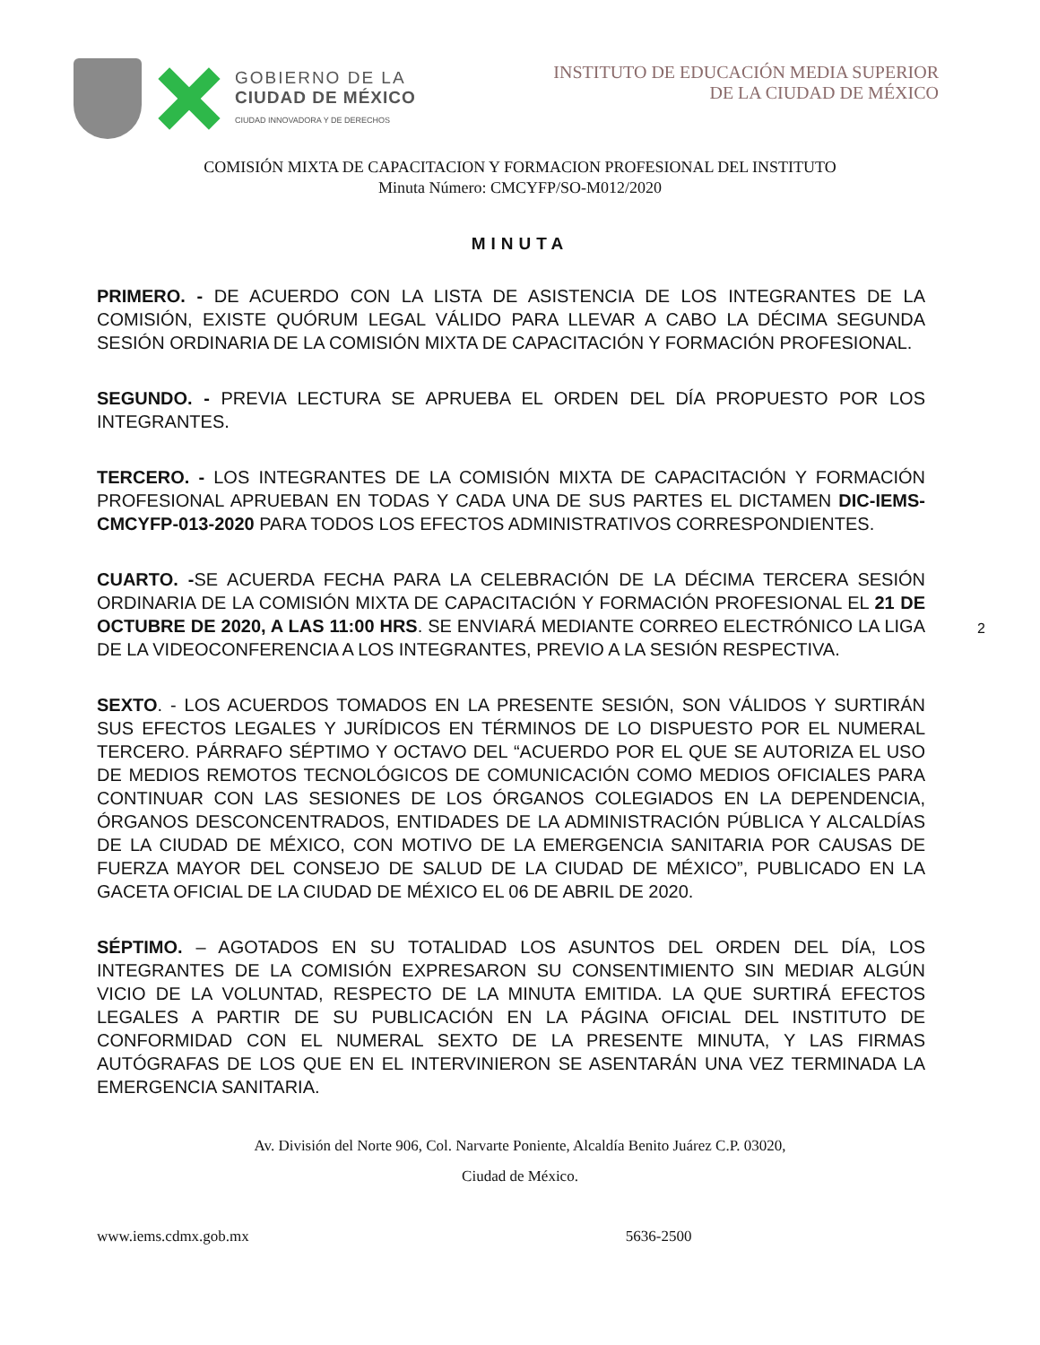GOBIERNO DE LA
CIUDAD DE MÉXICO
CIUDAD INNOVADORA Y DE DERECHOS
INSTITUTO DE EDUCACIÓN MEDIA SUPERIOR
DE LA CIUDAD DE MÉXICO
COMISIÓN MIXTA DE CAPACITACION Y FORMACION PROFESIONAL DEL INSTITUTO
Minuta Número: CMCYFP/SO-M012/2020
MINUTA
PRIMERO. - DE ACUERDO CON LA LISTA DE ASISTENCIA DE LOS INTEGRANTES DE LA COMISIÓN, EXISTE QUÓRUM LEGAL VÁLIDO PARA LLEVAR A CABO LA DÉCIMA SEGUNDA SESIÓN ORDINARIA DE LA COMISIÓN MIXTA DE CAPACITACIÓN Y FORMACIÓN PROFESIONAL.
SEGUNDO. - PREVIA LECTURA SE APRUEBA EL ORDEN DEL DÍA PROPUESTO POR LOS INTEGRANTES.
TERCERO. - LOS INTEGRANTES DE LA COMISIÓN MIXTA DE CAPACITACIÓN Y FORMACIÓN PROFESIONAL APRUEBAN EN TODAS Y CADA UNA DE SUS PARTES EL DICTAMEN DIC-IEMS-CMCYFP-013-2020 PARA TODOS LOS EFECTOS ADMINISTRATIVOS CORRESPONDIENTES.
CUARTO. -SE ACUERDA FECHA PARA LA CELEBRACIÓN DE LA DÉCIMA TERCERA SESIÓN ORDINARIA DE LA COMISIÓN MIXTA DE CAPACITACIÓN Y FORMACIÓN PROFESIONAL EL 21 DE OCTUBRE DE 2020, A LAS 11:00 HRS. SE ENVIARÁ MEDIANTE CORREO ELECTRÓNICO LA LIGA DE LA VIDEOCONFERENCIA A LOS INTEGRANTES, PREVIO A LA SESIÓN RESPECTIVA.
2
SEXTO. - LOS ACUERDOS TOMADOS EN LA PRESENTE SESIÓN, SON VÁLIDOS Y SURTIRÁN SUS EFECTOS LEGALES Y JURÍDICOS EN TÉRMINOS DE LO DISPUESTO POR EL NUMERAL TERCERO. PÁRRAFO SÉPTIMO Y OCTAVO DEL “ACUERDO POR EL QUE SE AUTORIZA EL USO DE MEDIOS REMOTOS TECNOLÓGICOS DE COMUNICACIÓN COMO MEDIOS OFICIALES PARA CONTINUAR CON LAS SESIONES DE LOS ÓRGANOS COLEGIADOS EN LA DEPENDENCIA, ÓRGANOS DESCONCENTRADOS, ENTIDADES DE LA ADMINISTRACIÓN PÚBLICA Y ALCALDÍAS DE LA CIUDAD DE MÉXICO, CON MOTIVO DE LA EMERGENCIA SANITARIA POR CAUSAS DE FUERZA MAYOR DEL CONSEJO DE SALUD DE LA CIUDAD DE MÉXICO”, PUBLICADO EN LA GACETA OFICIAL DE LA CIUDAD DE MÉXICO EL 06 DE ABRIL DE 2020.
SÉPTIMO. – AGOTADOS EN SU TOTALIDAD LOS ASUNTOS DEL ORDEN DEL DÍA, LOS INTEGRANTES DE LA COMISIÓN EXPRESARON SU CONSENTIMIENTO SIN MEDIAR ALGÚN VICIO DE LA VOLUNTAD, RESPECTO DE LA MINUTA EMITIDA. LA QUE SURTIRÁ EFECTOS LEGALES A PARTIR DE SU PUBLICACIÓN EN LA PÁGINA OFICIAL DEL INSTITUTO DE CONFORMIDAD CON EL NUMERAL SEXTO DE LA PRESENTE MINUTA, Y LAS FIRMAS AUTÓGRAFAS DE LOS QUE EN EL INTERVINIERON SE ASENTARÁN UNA VEZ TERMINADA LA EMERGENCIA SANITARIA.
Av. División del Norte 906, Col. Narvarte Poniente, Alcaldía Benito Juárez C.P. 03020,
Ciudad de México.
www.iems.cdmx.gob.mx 5636-2500